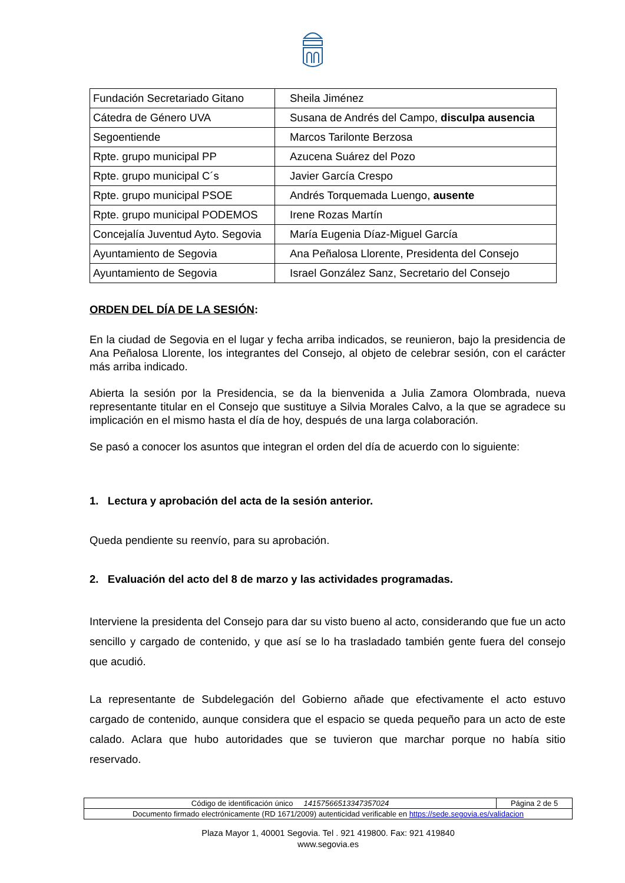| Fundación Secretariado Gitano | Sheila Jiménez |
| Cátedra de Género UVA | Susana de Andrés del Campo, disculpa ausencia |
| Segoentiende | Marcos Tarilonte Berzosa |
| Rpte. grupo municipal PP | Azucena Suárez del Pozo |
| Rpte. grupo municipal C´s | Javier García Crespo |
| Rpte. grupo municipal PSOE | Andrés Torquemada Luengo, ausente |
| Rpte. grupo municipal PODEMOS | Irene Rozas Martín |
| Concejalía Juventud Ayto. Segovia | María Eugenia Díaz-Miguel García |
| Ayuntamiento de Segovia | Ana Peñalosa Llorente, Presidenta del Consejo |
| Ayuntamiento de Segovia | Israel González Sanz, Secretario del Consejo |
ORDEN DEL DÍA DE LA SESIÓN:
En la ciudad de Segovia en el lugar y fecha arriba indicados, se reunieron, bajo la presidencia de Ana Peñalosa Llorente, los integrantes del Consejo, al objeto de celebrar sesión, con el carácter más arriba indicado.
Abierta la sesión por la Presidencia, se da la bienvenida a Julia Zamora Olombrada, nueva representante titular en el Consejo que sustituye a Silvia Morales Calvo, a la que se agradece su implicación en el mismo hasta el día de hoy, después de una larga colaboración.
Se pasó a conocer los asuntos que integran el orden del día de acuerdo con lo siguiente:
1. Lectura y aprobación del acta de la sesión anterior.
Queda pendiente su reenvío, para su aprobación.
2. Evaluación del acto del 8 de marzo y las actividades programadas.
Interviene la presidenta del Consejo para dar su visto bueno al acto, considerando que fue un acto sencillo y cargado de contenido, y que así se lo ha trasladado también gente fuera del consejo que acudió.
La representante de Subdelegación del Gobierno añade que efectivamente el acto estuvo cargado de contenido, aunque considera que el espacio se queda pequeño para un acto de este calado. Aclara que hubo autoridades que se tuvieron que marchar porque no había sitio reservado.
| Código de identificación único 14157566513347357024 | Página 2 de 5 |
| Documento firmado electrónicamente (RD 1671/2009) autenticidad verificable en https://sede.segovia.es/validacion | |
Plaza Mayor 1, 40001 Segovia. Tel . 921 419800. Fax: 921 419840
www.segovia.es